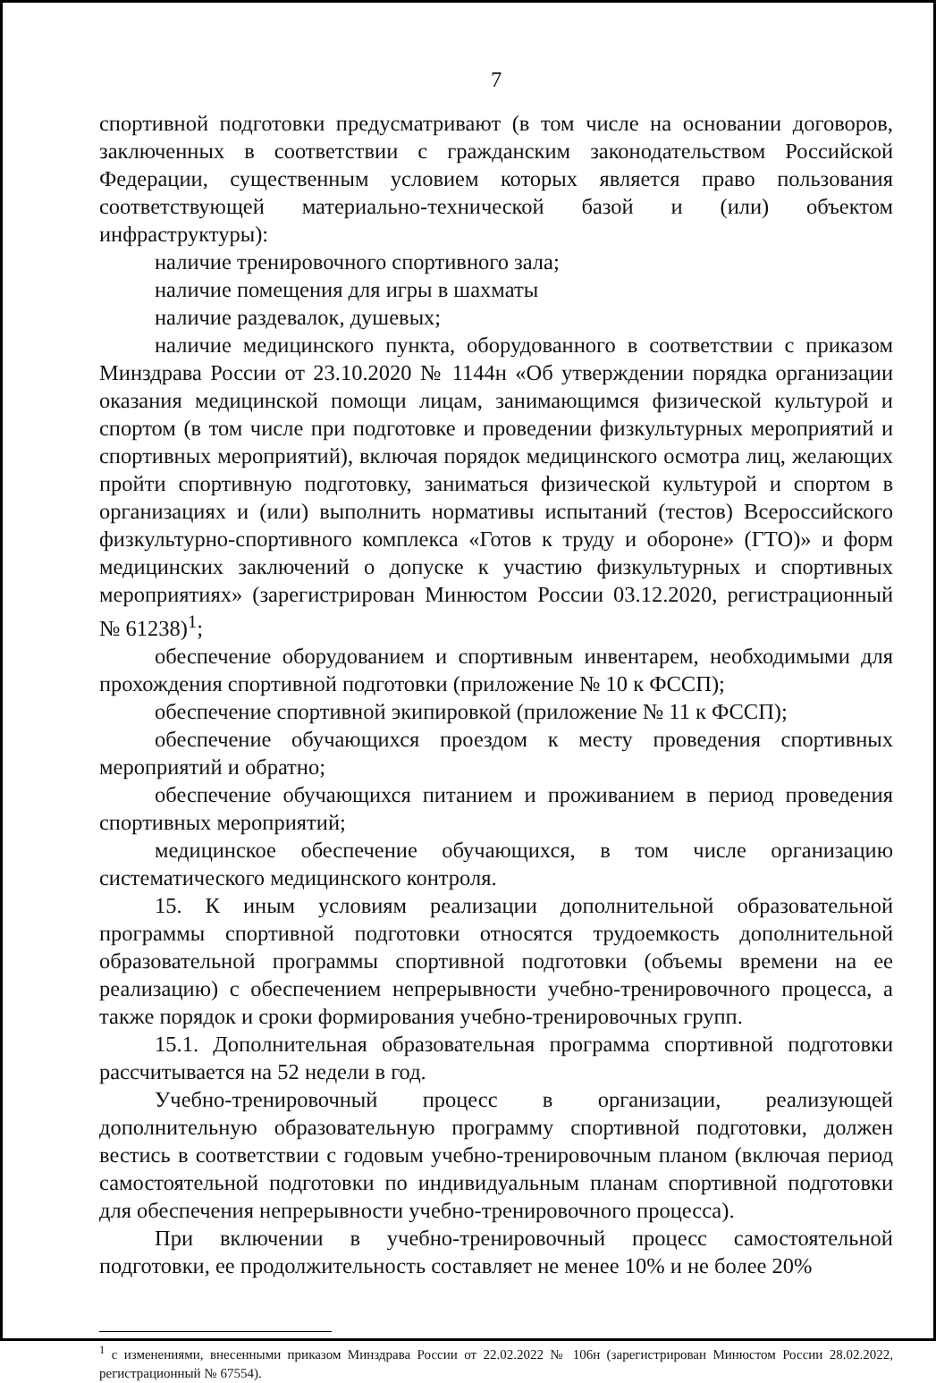7
спортивной подготовки предусматривают (в том числе на основании договоров, заключенных в соответствии с гражданским законодательством Российской Федерации, существенным условием которых является право пользования соответствующей материально-технической базой и (или) объектом инфраструктуры):
наличие тренировочного спортивного зала;
наличие помещения для игры в шахматы
наличие раздевалок, душевых;
наличие медицинского пункта, оборудованного в соответствии с приказом Минздрава России от 23.10.2020 № 1144н «Об утверждении порядка организации оказания медицинской помощи лицам, занимающимся физической культурой и спортом (в том числе при подготовке и проведении физкультурных мероприятий и спортивных мероприятий), включая порядок медицинского осмотра лиц, желающих пройти спортивную подготовку, заниматься физической культурой и спортом в организациях и (или) выполнить нормативы испытаний (тестов) Всероссийского физкультурно-спортивного комплекса «Готов к труду и обороне» (ГТО)» и форм медицинских заключений о допуске к участию физкультурных и спортивных мероприятиях» (зарегистрирован Минюстом России 03.12.2020, регистрационный № 61238)<sup>1</sup>;
обеспечение оборудованием и спортивным инвентарем, необходимыми для прохождения спортивной подготовки (приложение № 10 к ФССП);
обеспечение спортивной экипировкой (приложение № 11 к ФССП);
обеспечение обучающихся проездом к месту проведения спортивных мероприятий и обратно;
обеспечение обучающихся питанием и проживанием в период проведения спортивных мероприятий;
медицинское обеспечение обучающихся, в том числе организацию систематического медицинского контроля.
15. К иным условиям реализации дополнительной образовательной программы спортивной подготовки относятся трудоемкость дополнительной образовательной программы спортивной подготовки (объемы времени на ее реализацию) с обеспечением непрерывности учебно-тренировочного процесса, а также порядок и сроки формирования учебно-тренировочных групп.
15.1. Дополнительная образовательная программа спортивной подготовки рассчитывается на 52 недели в год.
Учебно-тренировочный процесс в организации, реализующей дополнительную образовательную программу спортивной подготовки, должен вестись в соответствии с годовым учебно-тренировочным планом (включая период самостоятельной подготовки по индивидуальным планам спортивной подготовки для обеспечения непрерывности учебно-тренировочного процесса).
При включении в учебно-тренировочный процесс самостоятельной подготовки, ее продолжительность составляет не менее 10% и не более 20%
<sup>1</sup> с изменениями, внесенными приказом Минздрава России от 22.02.2022 № 106н (зарегистрирован Минюстом России 28.02.2022, регистрационный № 67554).